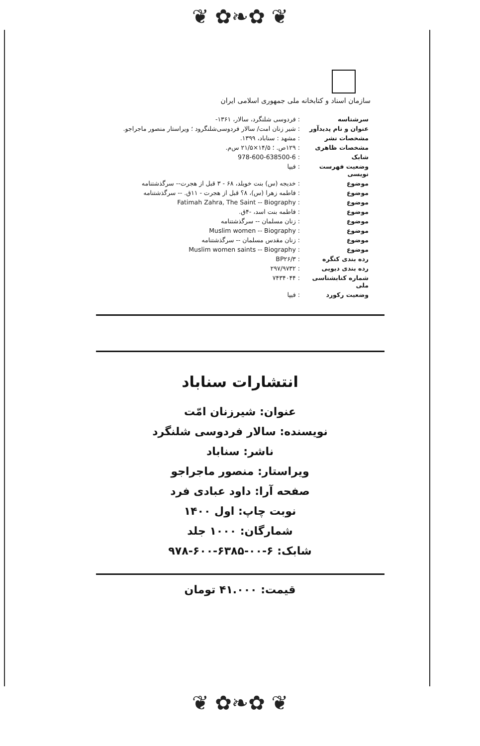❦ ✿❧✿ ❦
سازمان اسناد و کتابخانه ملی جمهوری اسلامی ایران
| سرشناسه | : فردوسی شلنگرد، سالار، ۱۳۶۱- |
| عنوان و نام پدیدآور | : شیر زنان امت/ سالار فردوسی‌شلنگرود ؛ ویراستار منصور ماجراجو. |
| مشخصات نشر | : مشهد : سناباد، ۱۳۹۹. |
| مشخصات ظاهری | : ۱۲۹ص. ؛ ۱۴/۵×۲۱/۵ س‌م. |
| شابک | : 978-600-638500-6 |
| وضعیت فهرست نویسی | : فیپا |
| موضوع | : خدیجه (س) بنت خویلد، ۶۸ - ۳ قبل از هجرت-- سرگذشتنامه |
| موضوع | : فاطمه زهرا (س)، ۸؟ قبل از هجرت - ۱۱ق. -- سرگذشتنامه |
| موضوع | : Fatimah Zahra, The Saint -- Biography |
| موضوع | : فاطمه بنت اسد، -۴ق. |
| موضوع | : زنان مسلمان -- سرگذشتنامه |
| موضوع | : Muslim women -- Biography |
| موضوع | : زنان مقدس مسلمان -- سرگذشتنامه |
| موضوع | : Muslim women saints -- Biography |
| رده بندی کنگره | : BP۲۶/۳ |
| رده بندی دیویی | : ۲۹۷/۹۷۳۲ |
| شماره کتابشناسی ملی | : ۷۴۳۴۰۴۴ |
| وضعیت رکورد | : فیپا |
انتشارات سناباد
عنوان: شیرزنان امّت
نویسنده: سالار فردوسی شلنگرد
ناشر: سناباد
ویراستار: منصور ماجراجو
صفحه آرا: داود عبادی فرد
نوبت چاپ: اول ۱۴۰۰
شمارگان: ۱۰۰۰ جلد
شابک: ۶-۰۰-۶۳۸۵-۶۰۰-۹۷۸
قیمت: ۴۱.۰۰۰ تومان
❦ ✿❧✿ ❦